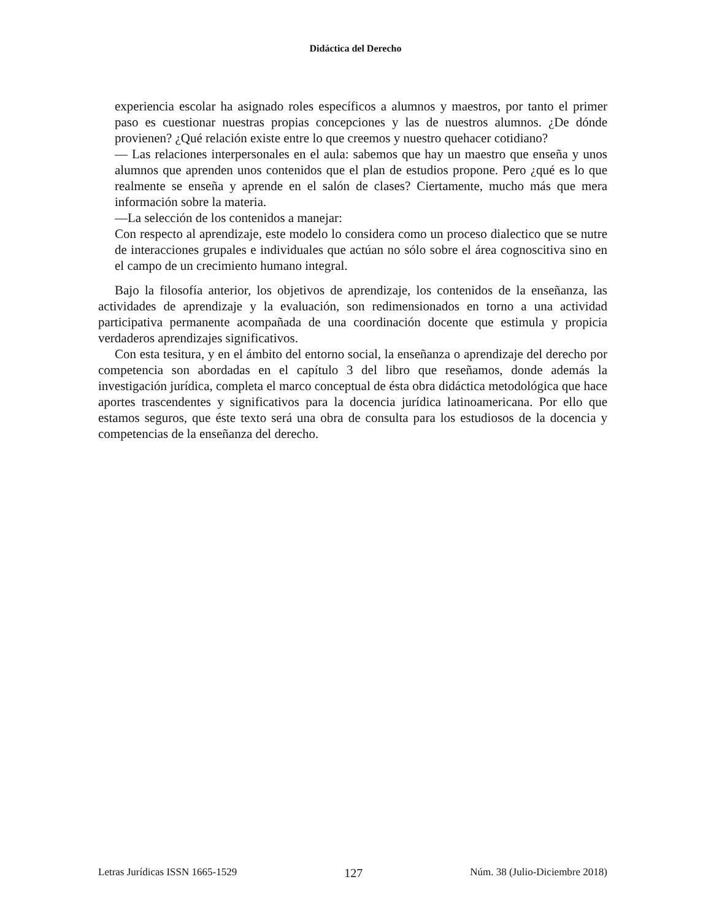Didáctica del Derecho
experiencia escolar ha asignado roles específicos a alumnos y maestros, por tanto el primer paso es cuestionar nuestras propias concepciones y las de nuestros alumnos. ¿De dónde provienen? ¿Qué relación existe entre lo que creemos y nuestro quehacer cotidiano?
— Las relaciones interpersonales en el aula: sabemos que hay un maestro que enseña y unos alumnos que aprenden unos contenidos que el plan de estudios propone. Pero ¿qué es lo que realmente se enseña y aprende en el salón de clases? Ciertamente, mucho más que mera información sobre la materia.
—La selección de los contenidos a manejar:
Con respecto al aprendizaje, este modelo lo considera como un proceso dialectico que se nutre de interacciones grupales e individuales que actúan no sólo sobre el área cognoscitiva sino en el campo de un crecimiento humano integral.
Bajo la filosofía anterior, los objetivos de aprendizaje, los contenidos de la enseñanza, las actividades de aprendizaje y la evaluación, son redimensionados en torno a una actividad participativa permanente acompañada de una coordinación docente que estimula y propicia verdaderos aprendizajes significativos.
Con esta tesitura, y en el ámbito del entorno social, la enseñanza o aprendizaje del derecho por competencia son abordadas en el capítulo 3 del libro que reseñamos, donde además la investigación jurídica, completa el marco conceptual de ésta obra didáctica metodológica que hace aportes trascendentes y significativos para la docencia jurídica latinoamericana. Por ello que estamos seguros, que éste texto será una obra de consulta para los estudiosos de la docencia y competencias de la enseñanza del derecho.
Letras Jurídicas ISSN 1665-1529 127 Núm. 38 (Julio-Diciembre 2018)